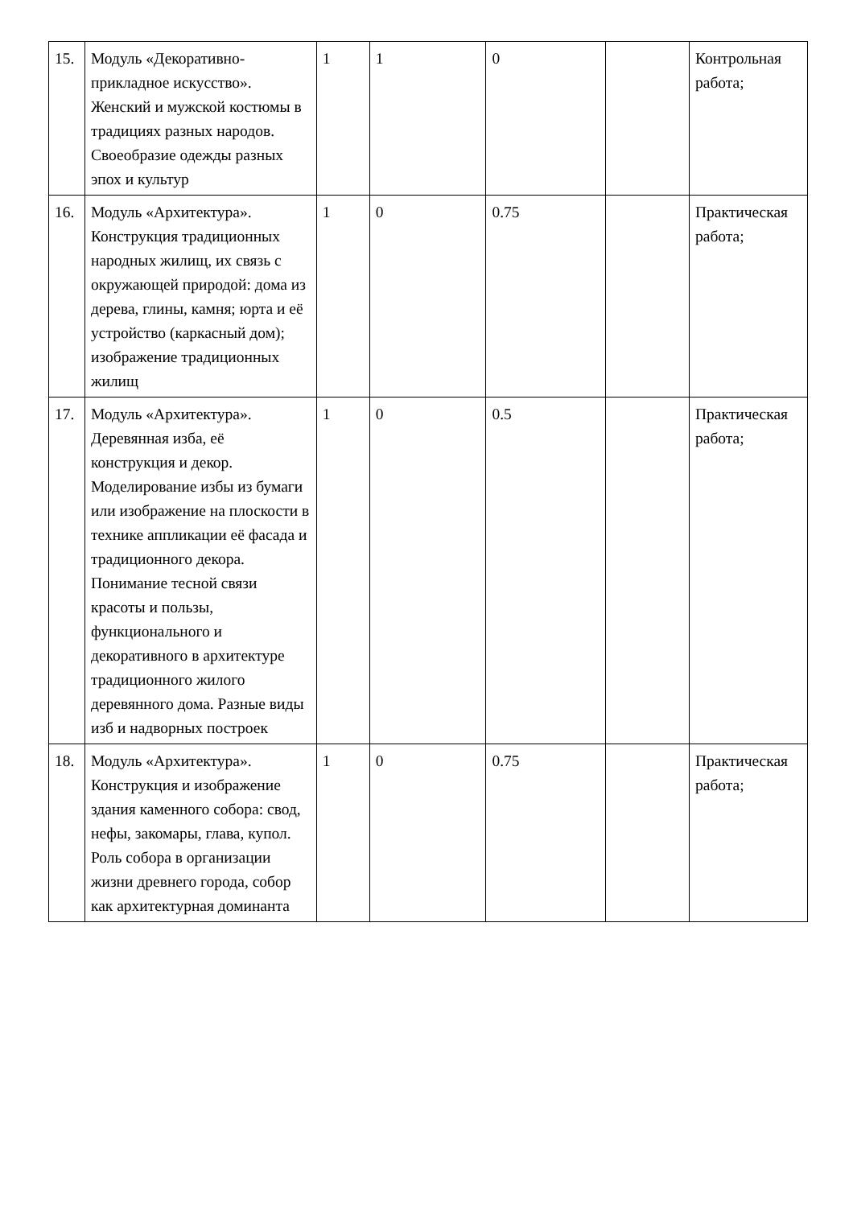| 15. | Модуль «Декоративно-прикладное искусство». Женский и мужской костюмы в традициях разных народов. Своеобразие одежды разных эпох и культур | 1 | 1 | 0 | | Контрольная работа; |
| 16. | Модуль «Архитектура». Конструкция традиционных народных жилищ, их связь с окружающей природой: дома из дерева, глины, камня; юрта и её устройство (каркасный дом); изображение традиционных жилищ | 1 | 0 | 0.75 | | Практическая работа; |
| 17. | Модуль «Архитектура». Деревянная изба, её конструкция и декор. Моделирование избы из бумаги или изображение на плоскости в технике аппликации её фасада и традиционного декора. Понимание тесной связи красоты и пользы, функционального и декоративного в архитектуре традиционного жилого деревянного дома. Разные виды изб и надворных построек | 1 | 0 | 0.5 | | Практическая работа; |
| 18. | Модуль «Архитектура». Конструкция и изображение здания каменного собора: свод, нефы, закомары, глава, купол. Роль собора в организации жизни древнего города, собор как архитектурная доминанта | 1 | 0 | 0.75 | | Практическая работа; |